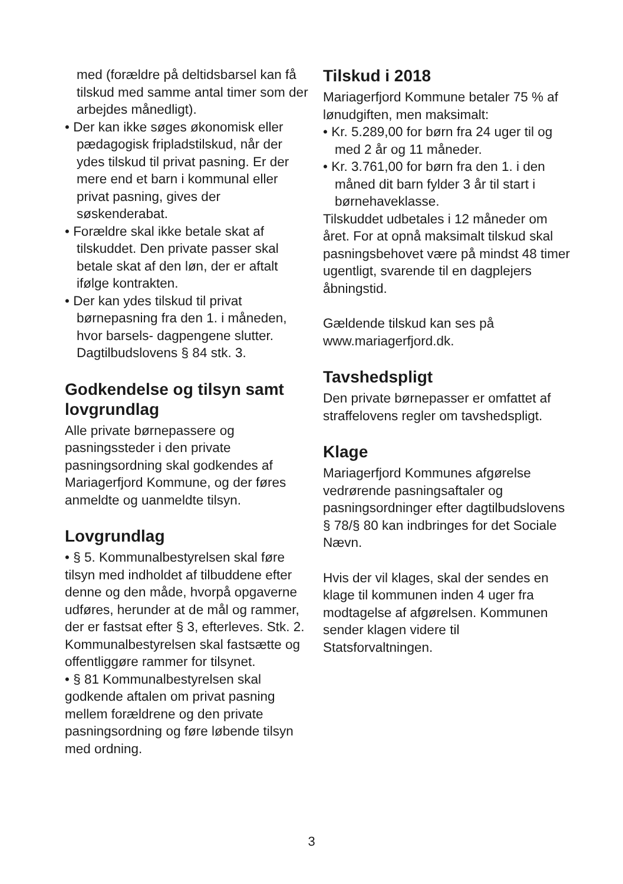med (forældre på deltidsbarsel kan få tilskud med samme antal timer som der arbejdes månedligt).
• Der kan ikke søges økonomisk eller pædagogisk fripladstilskud, når der ydes tilskud til privat pasning. Er der mere end et barn i kommunal eller privat pasning, gives der søskenderabat.
• Forældre skal ikke betale skat af tilskuddet. Den private passer skal betale skat af den løn, der er aftalt ifølge kontrakten.
• Der kan ydes tilskud til privat børnepasning fra den 1. i måneden, hvor barsels- dagpengene slutter. Dagtilbudslovens § 84 stk. 3.
Godkendelse og tilsyn samt lovgrundlag
Alle private børnepassere og pasningssteder i den private pasningsordning skal godkendes af Mariagerfjord Kommune, og der føres anmeldte og uanmeldte tilsyn.
Lovgrundlag
• § 5. Kommunalbestyrelsen skal føre tilsyn med indholdet af tilbuddene efter denne og den måde, hvorpå opgaverne udføres, herunder at de mål og rammer, der er fastsat efter § 3, efterleves. Stk. 2. Kommunalbestyrelsen skal fastsætte og offentliggøre rammer for tilsynet.
• § 81 Kommunalbestyrelsen skal godkende aftalen om privat pasning mellem forældrene og den private pasningsordning og føre løbende tilsyn med ordning.
Tilskud i 2018
Mariagerfjord Kommune betaler 75 % af lønudgiften, men maksimalt:
• Kr. 5.289,00 for børn fra 24 uger til og med 2 år og 11 måneder.
• Kr. 3.761,00 for børn fra den 1. i den måned dit barn fylder 3 år til start i børnehaveklasse.
Tilskuddet udbetales i 12 måneder om året. For at opnå maksimalt tilskud skal pasningsbehovet være på mindst 48 timer ugentligt, svarende til en dagplejers åbningstid.
Gældende tilskud kan ses på www.mariagerfjord.dk.
Tavshedspligt
Den private børnepasser er omfattet af straffelovens regler om tavshedspligt.
Klage
Mariagerfjord Kommunes afgørelse vedrørende pasningsaftaler og pasningsordninger efter dagtilbudslovens § 78/§ 80 kan indbringes for det Sociale Nævn.
Hvis der vil klages, skal der sendes en klage til kommunen inden 4 uger fra modtagelse af afgørelsen. Kommunen sender klagen videre til Statsforvaltningen.
3